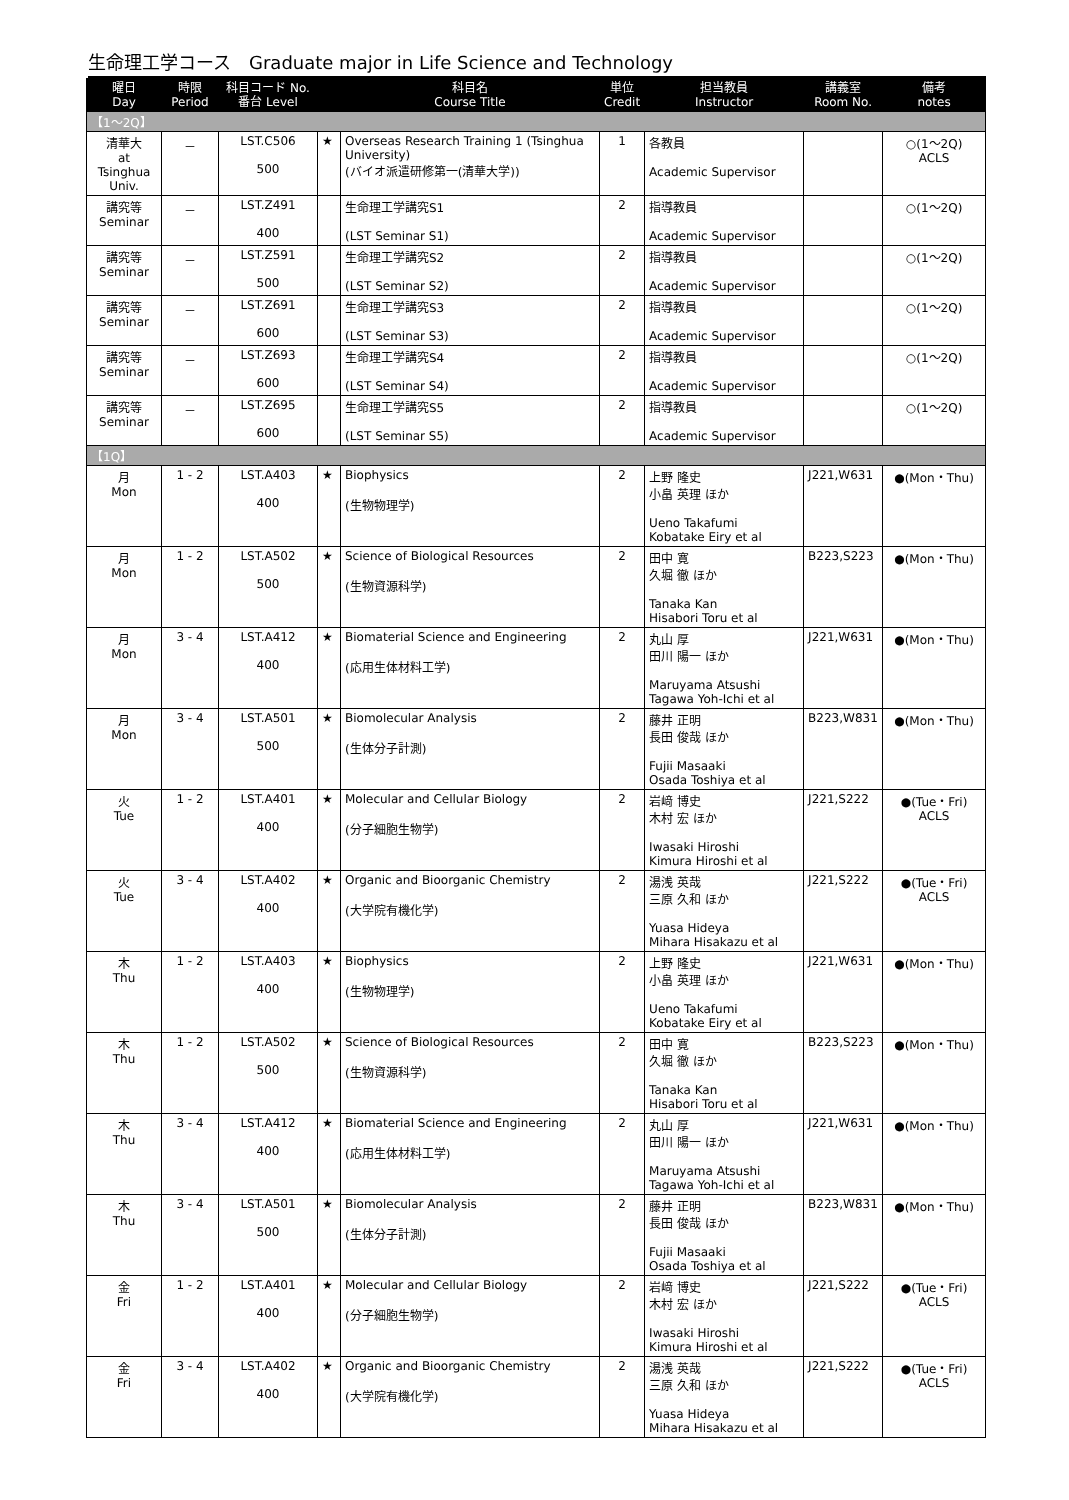生命理工学コース　Graduate major in Life Science and Technology
| 曜日 Day | 時限 Period | 科目コード No. 番台 Level | | 科目名 Course Title | 単位 Credit | 担当教員 Instructor | 講義室 Room No. | 備考 notes |
| --- | --- | --- | --- | --- | --- | --- | --- | --- |
| 【1～2Q】 | | | | | | | | |
| 清華大 at Tsinghua Univ. | － | LST.C506 500 | ★ | Overseas Research Training 1 (Tsinghua University) (バイオ派遣研修第一(清華大学)) | 1 | 各教員 Academic Supervisor | | ○(1～2Q) ACLS |
| 講究等 Seminar | － | LST.Z491 400 | | 生命理工学講究S1 (LST Seminar S1) | 2 | 指導教員 Academic Supervisor | | ○(1～2Q) |
| 講究等 Seminar | － | LST.Z591 500 | | 生命理工学講究S2 (LST Seminar S2) | 2 | 指導教員 Academic Supervisor | | ○(1～2Q) |
| 講究等 Seminar | － | LST.Z691 600 | | 生命理工学講究S3 (LST Seminar S3) | 2 | 指導教員 Academic Supervisor | | ○(1～2Q) |
| 講究等 Seminar | － | LST.Z693 600 | | 生命理工学講究S4 (LST Seminar S4) | 2 | 指導教員 Academic Supervisor | | ○(1～2Q) |
| 講究等 Seminar | － | LST.Z695 600 | | 生命理工学講究S5 (LST Seminar S5) | 2 | 指導教員 Academic Supervisor | | ○(1～2Q) |
| 【1Q】 | | | | | | | | |
| 月 Mon | 1 - 2 | LST.A403 400 | ★ | Biophysics (生物物理学) | 2 | 上野 隆史 小畠 英理 ほか Ueno Takafumi Kobatake Eiry et al | J221,W631 | ●(Mon・Thu) |
| 月 Mon | 1 - 2 | LST.A502 500 | ★ | Science of Biological Resources (生物資源科学) | 2 | 田中 寛 久堀 徹 ほか Tanaka Kan Hisabori Toru et al | B223,S223 | ●(Mon・Thu) |
| 月 Mon | 3 - 4 | LST.A412 400 | ★ | Biomaterial Science and Engineering (応用生体材料工学) | 2 | 丸山 厚 田川 陽一 ほか Maruyama Atsushi Tagawa Yoh-Ichi et al | J221,W631 | ●(Mon・Thu) |
| 月 Mon | 3 - 4 | LST.A501 500 | ★ | Biomolecular Analysis (生体分子計測) | 2 | 藤井 正明 長田 俊哉 ほか Fujii Masaaki Osada Toshiya et al | B223,W831 | ●(Mon・Thu) |
| 火 Tue | 1 - 2 | LST.A401 400 | ★ | Molecular and Cellular Biology (分子細胞生物学) | 2 | 岩﨑 博史 木村 宏 ほか Iwasaki Hiroshi Kimura Hiroshi et al | J221,S222 | ●(Tue・Fri) ACLS |
| 火 Tue | 3 - 4 | LST.A402 400 | ★ | Organic and Bioorganic Chemistry (大学院有機化学) | 2 | 湯浅 英哉 三原 久和 ほか Yuasa Hideya Mihara Hisakazu et al | J221,S222 | ●(Tue・Fri) ACLS |
| 木 Thu | 1 - 2 | LST.A403 400 | ★ | Biophysics (生物物理学) | 2 | 上野 隆史 小畠 英理 ほか Ueno Takafumi Kobatake Eiry et al | J221,W631 | ●(Mon・Thu) |
| 木 Thu | 1 - 2 | LST.A502 500 | ★ | Science of Biological Resources (生物資源科学) | 2 | 田中 寛 久堀 徹 ほか Tanaka Kan Hisabori Toru et al | B223,S223 | ●(Mon・Thu) |
| 木 Thu | 3 - 4 | LST.A412 400 | ★ | Biomaterial Science and Engineering (応用生体材料工学) | 2 | 丸山 厚 田川 陽一 ほか Maruyama Atsushi Tagawa Yoh-Ichi et al | J221,W631 | ●(Mon・Thu) |
| 木 Thu | 3 - 4 | LST.A501 500 | ★ | Biomolecular Analysis (生体分子計測) | 2 | 藤井 正明 長田 俊哉 ほか Fujii Masaaki Osada Toshiya et al | B223,W831 | ●(Mon・Thu) |
| 金 Fri | 1 - 2 | LST.A401 400 | ★ | Molecular and Cellular Biology (分子細胞生物学) | 2 | 岩﨑 博史 木村 宏 ほか Iwasaki Hiroshi Kimura Hiroshi et al | J221,S222 | ●(Tue・Fri) ACLS |
| 金 Fri | 3 - 4 | LST.A402 400 | ★ | Organic and Bioorganic Chemistry (大学院有機化学) | 2 | 湯浅 英哉 三原 久和 ほか Yuasa Hideya Mihara Hisakazu et al | J221,S222 | ●(Tue・Fri) ACLS |